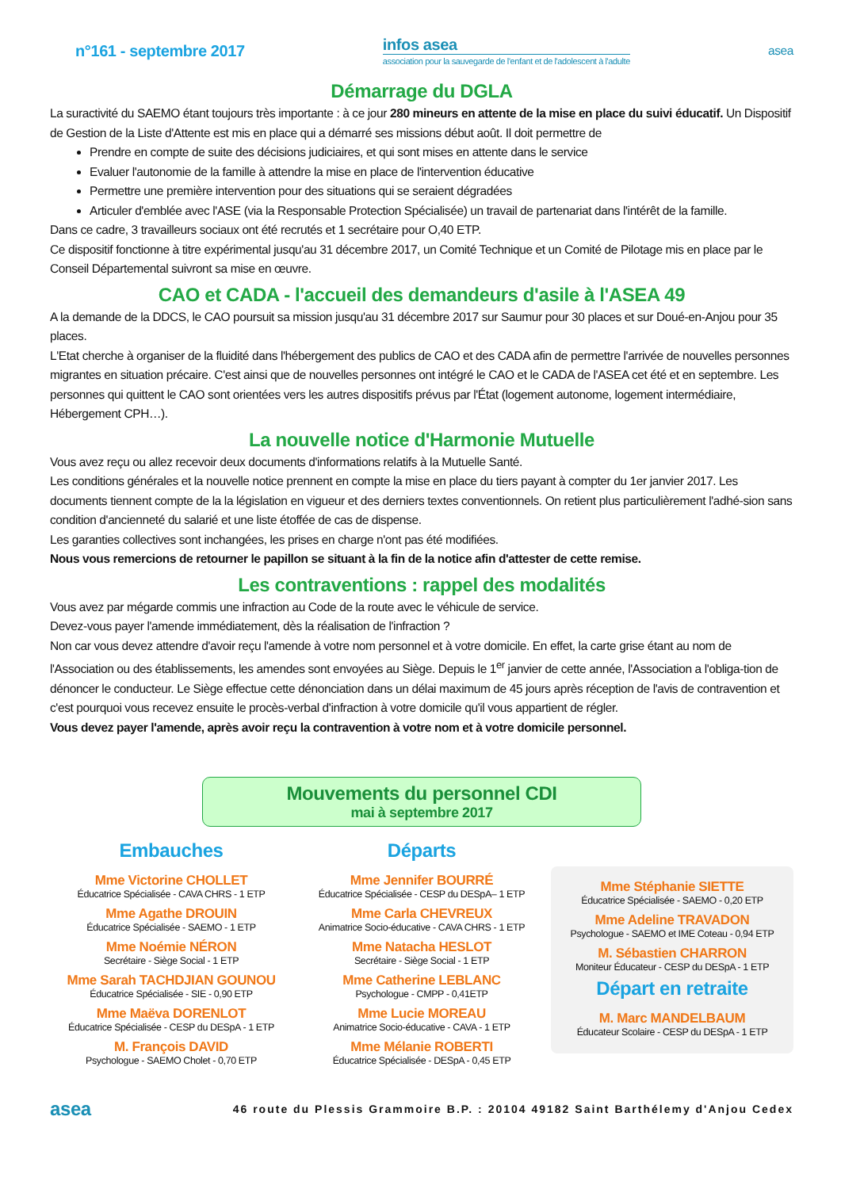n°161 - septembre 2017
infos asea
association pour la sauvegarde de l'enfant et de l'adolescent à l'adulte
asea
Démarrage du DGLA
La suractivité du SAEMO étant toujours très importante : à ce jour 280 mineurs en attente de la mise en place du suivi éducatif. Un Dispositif de Gestion de la Liste d'Attente est mis en place qui a démarré ses missions début août. Il doit permettre de
Prendre en compte de suite des décisions judiciaires, et qui sont mises en attente dans le service
Evaluer l'autonomie de la famille à attendre la mise en place de l'intervention éducative
Permettre une première intervention pour des situations qui se seraient dégradées
Articuler d'emblée avec l'ASE (via la Responsable Protection Spécialisée) un travail de partenariat dans l'intérêt de la famille.
Dans ce cadre, 3 travailleurs sociaux ont été recrutés et 1 secrétaire pour O,40 ETP.
Ce dispositif fonctionne à titre expérimental jusqu'au 31 décembre 2017, un Comité Technique et un Comité de Pilotage mis en place par le Conseil Départemental suivront sa mise en œuvre.
CAO et CADA - l'accueil des demandeurs d'asile à l'ASEA 49
A la demande de la DDCS, le CAO poursuit sa mission jusqu'au 31 décembre 2017 sur Saumur pour 30 places et sur Doué-en-Anjou pour 35 places.
L'Etat cherche à organiser de la fluidité dans l'hébergement des publics de CAO et des CADA afin de permettre l'arrivée de nouvelles personnes migrantes en situation précaire. C'est ainsi que de nouvelles personnes ont intégré le CAO et le CADA de l'ASEA cet été et en septembre. Les personnes qui quittent le CAO sont orientées vers les autres dispositifs prévus par l'État (logement autonome, logement intermédiaire, Hébergement CPH…).
La nouvelle notice d'Harmonie Mutuelle
Vous avez reçu ou allez recevoir deux documents d'informations relatifs à la Mutuelle Santé.
Les conditions générales et la nouvelle notice prennent en compte la mise en place du tiers payant à compter du 1er janvier 2017. Les documents tiennent compte de la la législation en vigueur et des derniers textes conventionnels. On retient plus particulièrement l'adhé-sion sans condition d'ancienneté du salarié et une liste étoffée de cas de dispense.
Les garanties collectives sont inchangées, les prises en charge n'ont pas été modifiées.
Nous vous remercions de retourner le papillon se situant à la fin de la notice afin d'attester de cette remise.
Les contraventions : rappel des modalités
Vous avez par mégarde commis une infraction au Code de la route avec le véhicule de service.
Devez-vous payer l'amende immédiatement, dès la réalisation de l'infraction ?
Non car vous devez attendre d'avoir reçu l'amende à votre nom personnel et à votre domicile. En effet, la carte grise étant au nom de l'Association ou des établissements, les amendes sont envoyées au Siège. Depuis le 1<sup>er</sup> janvier de cette année, l'Association a l'obliga-tion de dénoncer le conducteur. Le Siège effectue cette dénonciation dans un délai maximum de 45 jours après réception de l'avis de contravention et c'est pourquoi vous recevez ensuite le procès-verbal d'infraction à votre domicile qu'il vous appartient de régler.
Vous devez payer l'amende, après avoir reçu la contravention à votre nom et à votre domicile personnel.
Mouvements du personnel CDI
mai à septembre 2017
Embauches
Mme Victorine CHOLLET
Éducatrice Spécialisée - CAVA CHRS - 1 ETP
Mme Agathe DROUIN
Éducatrice Spécialisée - SAEMO - 1 ETP
Mme Noémie NÉRON
Secrétaire - Siège Social - 1 ETP
Mme Sarah TACHDJIAN GOUNOU
Éducatrice Spécialisée - SIE - 0,90 ETP
Mme Maëva DORENLOT
Éducatrice Spécialisée - CESP du DESpA - 1 ETP
M. François DAVID
Psychologue - SAEMO Cholet - 0,70 ETP
Départs
Mme Jennifer BOURRÉ
Éducatrice Spécialisée - CESP du DESpA– 1 ETP
Mme Carla CHEVREUX
Animatrice Socio-éducative - CAVA CHRS - 1 ETP
Mme Natacha HESLOT
Secrétaire - Siège Social - 1 ETP
Mme Catherine LEBLANC
Psychologue - CMPP - 0,41ETP
Mme Lucie MOREAU
Animatrice Socio-éducative - CAVA - 1 ETP
Mme Mélanie ROBERTI
Éducatrice Spécialisée - DESpA - 0,45 ETP
Mme Stéphanie SIETTE
Éducatrice Spécialisée - SAEMO - 0,20 ETP
Mme Adeline TRAVADON
Psychologue - SAEMO et IME Coteau - 0,94 ETP
M. Sébastien CHARRON
Moniteur Éducateur - CESP du DESpA - 1 ETP
Départ en retraite
M. Marc MANDELBAUM
Éducateur Scolaire - CESP du DESpA - 1 ETP
asea 46 route du Plessis Grammoire B.P. : 20104 49182 Saint Barthélemy d'Anjou Cedex